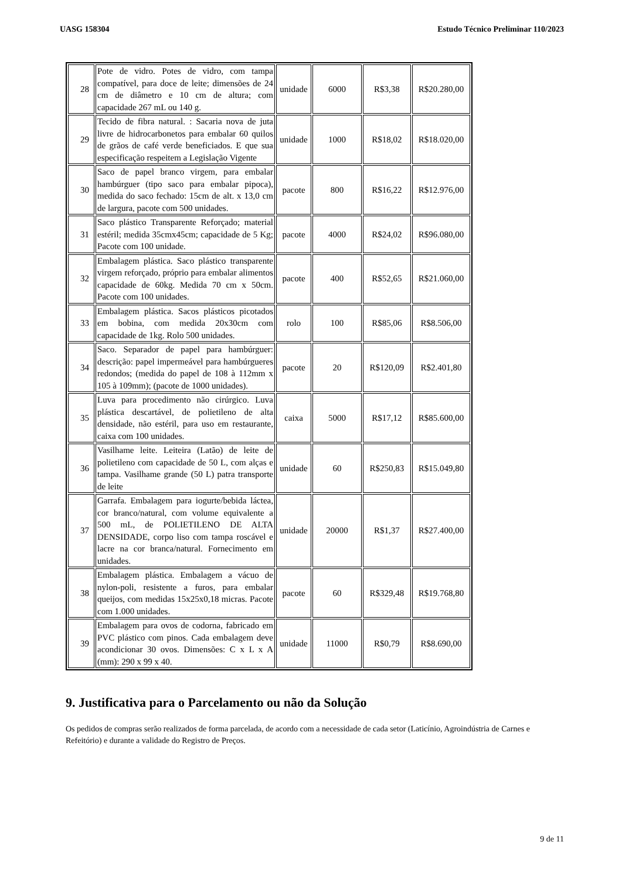UASG 158304 Estudo Técnico Preliminar 110/2023
| 28 | Pote de vidro. Potes de vidro, com tampa compatível, para doce de leite; dimensões de 24 cm de diâmetro e 10 cm de altura; com capacidade 267 mL ou 140 g. | unidade | 6000 | R$3,38 | R$20.280,00 |
| 29 | Tecido de fibra natural. : Sacaria nova de juta livre de hidrocarbonetos para embalar 60 quilos de grãos de café verde beneficiados. E que sua especificação respeitem a Legislação Vigente | unidade | 1000 | R$18,02 | R$18.020,00 |
| 30 | Saco de papel branco virgem, para embalar hambúrguer (tipo saco para embalar pipoca), medida do saco fechado: 15cm de alt. x 13,0 cm de largura, pacote com 500 unidades. | pacote | 800 | R$16,22 | R$12.976,00 |
| 31 | Saco plástico Transparente Reforçado; material estéril; medida 35cmx45cm; capacidade de 5 Kg; Pacote com 100 unidade. | pacote | 4000 | R$24,02 | R$96.080,00 |
| 32 | Embalagem plástica. Saco plástico transparente virgem reforçado, próprio para embalar alimentos capacidade de 60kg. Medida 70 cm x 50cm. Pacote com 100 unidades. | pacote | 400 | R$52,65 | R$21.060,00 |
| 33 | Embalagem plástica. Sacos plásticos picotados em bobina, com medida 20x30cm com capacidade de 1kg. Rolo 500 unidades. | rolo | 100 | R$85,06 | R$8.506,00 |
| 34 | Saco. Separador de papel para hambúrguer: descrição: papel impermeável para hambúrgueres redondos; (medida do papel de 108 à 112mm x 105 à 109mm); (pacote de 1000 unidades). | pacote | 20 | R$120,09 | R$2.401,80 |
| 35 | Luva para procedimento não cirúrgico. Luva plástica descartável, de polietileno de alta densidade, não estéril, para uso em restaurante, caixa com 100 unidades. | caixa | 5000 | R$17,12 | R$85.600,00 |
| 36 | Vasilhame leite. Leiteira (Latão) de leite de polietileno com capacidade de 50 L, com alças e tampa. Vasilhame grande (50 L) patra transporte de leite | unidade | 60 | R$250,83 | R$15.049,80 |
| 37 | Garrafa. Embalagem para iogurte/bebida láctea, cor branco/natural, com volume equivalente a 500 mL, de POLIETILENO DE ALTA DENSIDADE, corpo liso com tampa roscável e lacre na cor branca/natural. Fornecimento em unidades. | unidade | 20000 | R$1,37 | R$27.400,00 |
| 38 | Embalagem plástica. Embalagem a vácuo de nylon-poli, resistente a furos, para embalar queijos, com medidas 15x25x0,18 micras. Pacote com 1.000 unidades. | pacote | 60 | R$329,48 | R$19.768,80 |
| 39 | Embalagem para ovos de codorna, fabricado em PVC plástico com pinos. Cada embalagem deve acondicionar 30 ovos. Dimensões: C x L x A (mm): 290 x 99 x 40. | unidade | 11000 | R$0,79 | R$8.690,00 |
9. Justificativa para o Parcelamento ou não da Solução
Os pedidos de compras serão realizados de forma parcelada, de acordo com a necessidade de cada setor (Laticínio, Agroindústria de Carnes e Refeitório) e durante a validade do Registro de Preços.
9 de 11